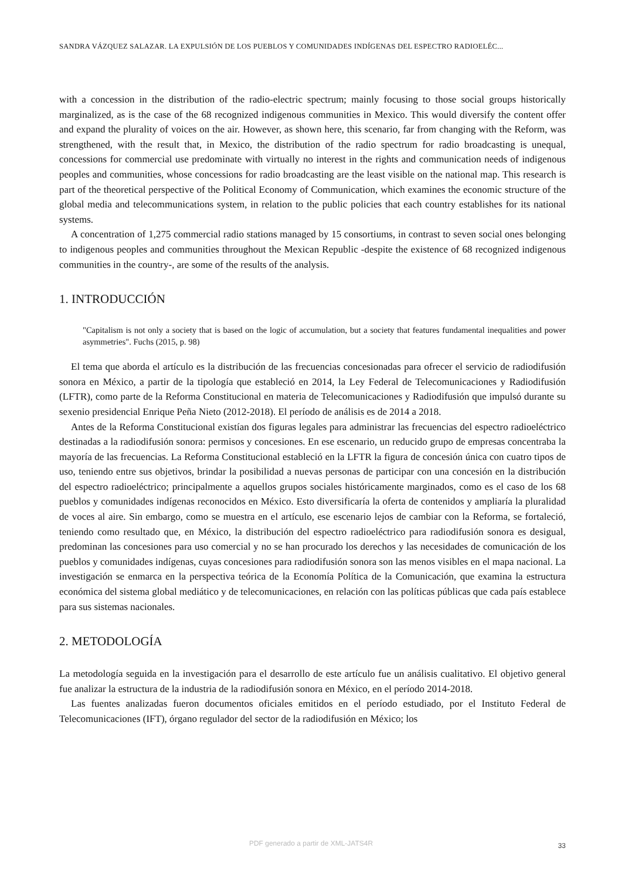SANDRA VÁZQUEZ SALAZAR. LA EXPULSIÓN DE LOS PUEBLOS Y COMUNIDADES INDÍGENAS DEL ESPECTRO RADIOELÉC...
with a concession in the distribution of the radio-electric spectrum; mainly focusing to those social groups historically marginalized, as is the case of the 68 recognized indigenous communities in Mexico. This would diversify the content offer and expand the plurality of voices on the air. However, as shown here, this scenario, far from changing with the Reform, was strengthened, with the result that, in Mexico, the distribution of the radio spectrum for radio broadcasting is unequal, concessions for commercial use predominate with virtually no interest in the rights and communication needs of indigenous peoples and communities, whose concessions for radio broadcasting are the least visible on the national map. This research is part of the theoretical perspective of the Political Economy of Communication, which examines the economic structure of the global media and telecommunications system, in relation to the public policies that each country establishes for its national systems.
A concentration of 1,275 commercial radio stations managed by 15 consortiums, in contrast to seven social ones belonging to indigenous peoples and communities throughout the Mexican Republic -despite the existence of 68 recognized indigenous communities in the country-, are some of the results of the analysis.
1. INTRODUCCIÓN
"Capitalism is not only a society that is based on the logic of accumulation, but a society that features fundamental inequalities and power asymmetries". Fuchs (2015, p. 98)
El tema que aborda el artículo es la distribución de las frecuencias concesionadas para ofrecer el servicio de radiodifusión sonora en México, a partir de la tipología que estableció en 2014, la Ley Federal de Telecomunicaciones y Radiodifusión (LFTR), como parte de la Reforma Constitucional en materia de Telecomunicaciones y Radiodifusión que impulsó durante su sexenio presidencial Enrique Peña Nieto (2012-2018). El período de análisis es de 2014 a 2018.
Antes de la Reforma Constitucional existían dos figuras legales para administrar las frecuencias del espectro radioeléctrico destinadas a la radiodifusión sonora: permisos y concesiones. En ese escenario, un reducido grupo de empresas concentraba la mayoría de las frecuencias. La Reforma Constitucional estableció en la LFTR la figura de concesión única con cuatro tipos de uso, teniendo entre sus objetivos, brindar la posibilidad a nuevas personas de participar con una concesión en la distribución del espectro radioeléctrico; principalmente a aquellos grupos sociales históricamente marginados, como es el caso de los 68 pueblos y comunidades indígenas reconocidos en México. Esto diversificaría la oferta de contenidos y ampliaría la pluralidad de voces al aire. Sin embargo, como se muestra en el artículo, ese escenario lejos de cambiar con la Reforma, se fortaleció, teniendo como resultado que, en México, la distribución del espectro radioeléctrico para radiodifusión sonora es desigual, predominan las concesiones para uso comercial y no se han procurado los derechos y las necesidades de comunicación de los pueblos y comunidades indígenas, cuyas concesiones para radiodifusión sonora son las menos visibles en el mapa nacional. La investigación se enmarca en la perspectiva teórica de la Economía Política de la Comunicación, que examina la estructura económica del sistema global mediático y de telecomunicaciones, en relación con las políticas públicas que cada país establece para sus sistemas nacionales.
2. METODOLOGÍA
La metodología seguida en la investigación para el desarrollo de este artículo fue un análisis cualitativo. El objetivo general fue analizar la estructura de la industria de la radiodifusión sonora en México, en el período 2014-2018.
Las fuentes analizadas fueron documentos oficiales emitidos en el período estudiado, por el Instituto Federal de Telecomunicaciones (IFT), órgano regulador del sector de la radiodifusión en México; los
PDF generado a partir de XML-JATS4R 33